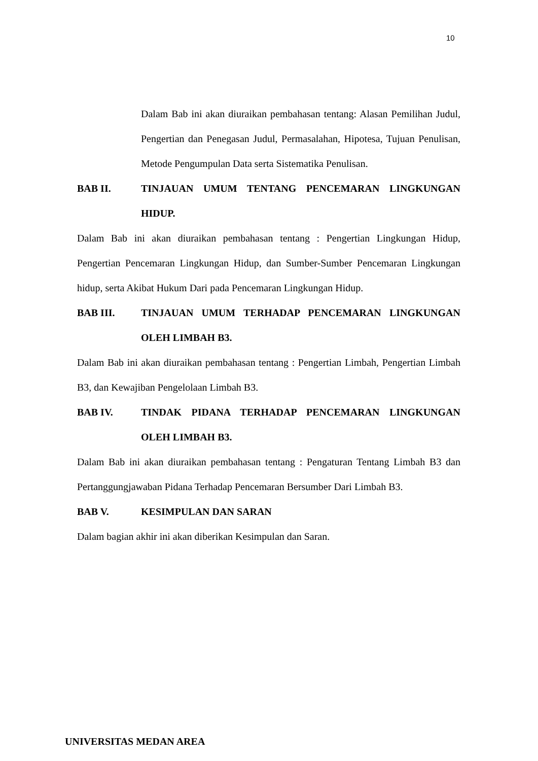10
Dalam Bab ini akan diuraikan pembahasan tentang: Alasan Pemilihan Judul, Pengertian dan Penegasan Judul, Permasalahan, Hipotesa, Tujuan Penulisan, Metode Pengumpulan Data serta Sistematika Penulisan.
BAB II. TINJAUAN UMUM TENTANG PENCEMARAN LINGKUNGAN HIDUP.
Dalam Bab ini akan diuraikan pembahasan tentang : Pengertian Lingkungan Hidup, Pengertian Pencemaran Lingkungan Hidup, dan Sumber-Sumber Pencemaran Lingkungan hidup, serta Akibat Hukum Dari pada Pencemaran Lingkungan Hidup.
BAB III. TINJAUAN UMUM TERHADAP PENCEMARAN LINGKUNGAN OLEH LIMBAH B3.
Dalam Bab ini akan diuraikan pembahasan tentang : Pengertian Limbah, Pengertian Limbah B3, dan Kewajiban Pengelolaan Limbah B3.
BAB IV. TINDAK PIDANA TERHADAP PENCEMARAN LINGKUNGAN OLEH LIMBAH B3.
Dalam Bab ini akan diuraikan pembahasan tentang : Pengaturan Tentang Limbah B3 dan Pertanggungjawaban Pidana Terhadap Pencemaran Bersumber Dari Limbah B3.
BAB V. KESIMPULAN DAN SARAN
Dalam bagian akhir ini akan diberikan Kesimpulan dan Saran.
UNIVERSITAS MEDAN AREA